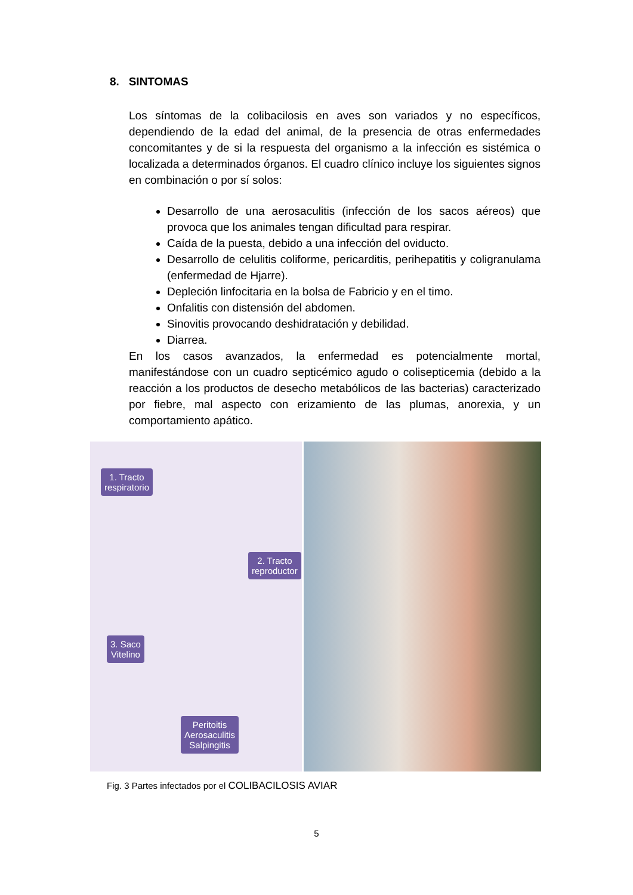8. SINTOMAS
Los síntomas de la colibacilosis en aves son variados y no específicos, dependiendo de la edad del animal, de la presencia de otras enfermedades concomitantes y de si la respuesta del organismo a la infección es sistémica o localizada a determinados órganos. El cuadro clínico incluye los siguientes signos en combinación o por sí solos:
Desarrollo de una aerosaculitis (infección de los sacos aéreos) que provoca que los animales tengan dificultad para respirar.
Caída de la puesta, debido a una infección del oviducto.
Desarrollo de celulitis coliforme, pericarditis, perihepatitis y coligranulama (enfermedad de Hjarre).
Depleción linfocitaria en la bolsa de Fabricio y en el timo.
Onfalitis con distensión del abdomen.
Sinovitis provocando deshidratación y debilidad.
Diarrea.
En los casos avanzados, la enfermedad es potencialmente mortal, manifestándose con un cuadro septicémico agudo o colisepticemia (debido a la reacción a los productos de desecho metabólicos de las bacterias) caracterizado por fiebre, mal aspecto con erizamiento de las plumas, anorexia, y un comportamiento apático.
1. Tracto
respiratorio
2. Tracto
reproductor
3. Saco
Vitelino
Peritoitis
Aerosaculitis
Salpingitis
Fig. 3 Partes infectados por el COLIBACILOSIS AVIAR
5